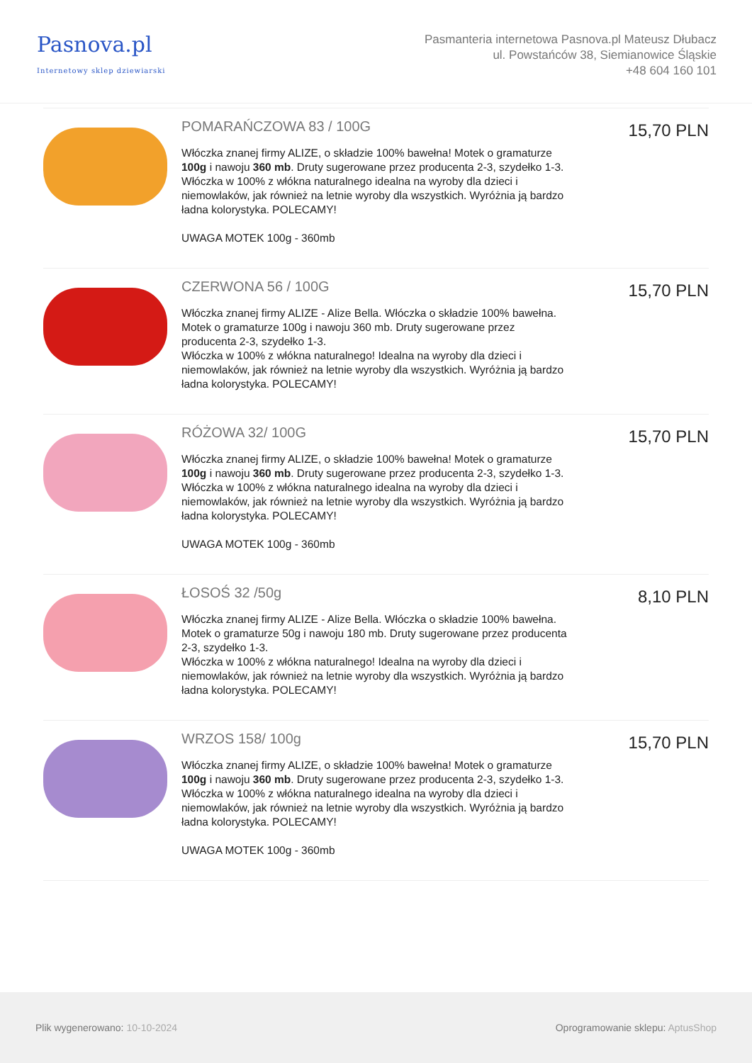Pasnova.pl
Internetowy sklep dziewiarski
Pasmanteria internetowa Pasnova.pl Mateusz Dłubacz
ul. Powstańców 38, Siemianowice Śląskie
+48 604 160 101
POMARAŃCZOWA 83 / 100G
Włóczka znanej firmy ALIZE, o składzie 100% bawełna! Motek o gramaturze 100g i nawoju 360 mb. Druty sugerowane przez producenta 2-3, szydełko 1-3. Włóczka w 100% z włókna naturalnego idealna na wyroby dla dzieci i niemowlaków, jak również na letnie wyroby dla wszystkich. Wyróżnia ją bardzo ładna kolorystyka. POLECAMY!
UWAGA MOTEK 100g - 360mb
15,70 PLN
CZERWONA 56 / 100G
Włóczka znanej firmy ALIZE - Alize Bella. Włóczka o składzie 100% bawełna. Motek o gramaturze 100g i nawoju 360 mb. Druty sugerowane przez producenta 2-3, szydełko 1-3.
Włóczka w 100% z włókna naturalnego! Idealna na wyroby dla dzieci i niemowlaków, jak również na letnie wyroby dla wszystkich. Wyróżnia ją bardzo ładna kolorystyka. POLECAMY!
15,70 PLN
RÓŻOWA 32/ 100G
Włóczka znanej firmy ALIZE, o składzie 100% bawełna! Motek o gramaturze 100g i nawoju 360 mb. Druty sugerowane przez producenta 2-3, szydełko 1-3. Włóczka w 100% z włókna naturalnego idealna na wyroby dla dzieci i niemowlaków, jak również na letnie wyroby dla wszystkich. Wyróżnia ją bardzo ładna kolorystyka. POLECAMY!
UWAGA MOTEK 100g - 360mb
15,70 PLN
ŁOSOŚ 32 /50g
Włóczka znanej firmy ALIZE - Alize Bella. Włóczka o składzie 100% bawełna. Motek o gramaturze 50g i nawoju 180 mb. Druty sugerowane przez producenta 2-3, szydełko 1-3.
Włóczka w 100% z włókna naturalnego! Idealna na wyroby dla dzieci i niemowlaków, jak również na letnie wyroby dla wszystkich. Wyróżnia ją bardzo ładna kolorystyka. POLECAMY!
8,10 PLN
WRZOS 158/ 100g
Włóczka znanej firmy ALIZE, o składzie 100% bawełna! Motek o gramaturze 100g i nawoju 360 mb. Druty sugerowane przez producenta 2-3, szydełko 1-3. Włóczka w 100% z włókna naturalnego idealna na wyroby dla dzieci i niemowlaków, jak również na letnie wyroby dla wszystkich. Wyróżnia ją bardzo ładna kolorystyka. POLECAMY!
UWAGA MOTEK 100g - 360mb
15,70 PLN
Plik wygenerowano: 10-10-2024
Oprogramowanie sklepu: AptusShop